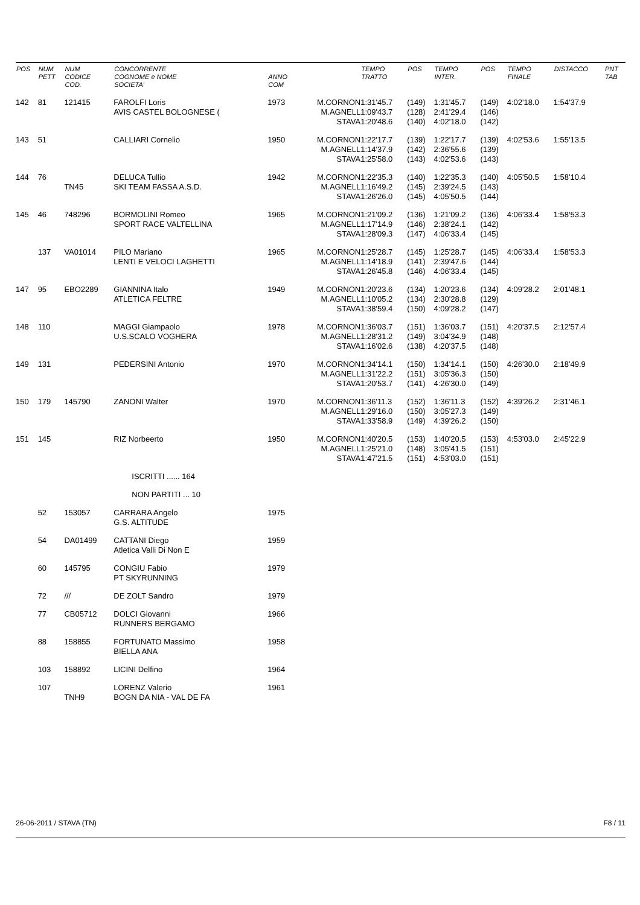| POS | NUM PETT | NUM CODICE COD. | CONCORRENTE COGNOME e NOME SOCIETA' | ANNO COM | | TEMPO TRATTO | POS | TEMPO INTER. | POS | TEMPO FINALE | DISTACCO | PNT TAB |
| --- | --- | --- | --- | --- | --- | --- | --- | --- | --- | --- | --- | --- |
| 142 | 81 | 121415 | FAROLFI Loris AVIS CASTEL BOLOGNESE ( | 1973 | M.CORNON M.AGNELL STAVA | 1:31'45.7 1:09'43.7 1:20'48.6 | (149) (128) (140) | 1:31'45.7 2:41'29.4 4:02'18.0 | (149) (146) (142) | 4:02'18.0 | 1:54'37.9 | |
| 143 | 51 | | CALLIARI Cornelio | 1950 | M.CORNON M.AGNELL STAVA | 1:22'17.7 1:14'37.9 1:25'58.0 | (139) (142) (143) | 1:22'17.7 2:36'55.6 4:02'53.6 | (139) (139) (143) | 4:02'53.6 | 1:55'13.5 | |
| 144 | 76 | TN45 | DELUCA Tullio SKI TEAM FASSA A.S.D. | 1942 | M.CORNON M.AGNELL STAVA | 1:22'35.3 1:16'49.2 1:26'26.0 | (140) (145) (145) | 1:22'35.3 2:39'24.5 4:05'50.5 | (140) (143) (144) | 4:05'50.5 | 1:58'10.4 | |
| 145 | 46 | 748296 | BORMOLINI Romeo SPORT RACE VALTELLINA | 1965 | M.CORNON M.AGNELL STAVA | 1:21'09.2 1:17'14.9 1:28'09.3 | (136) (146) (147) | 1:21'09.2 2:38'24.1 4:06'33.4 | (136) (142) (145) | 4:06'33.4 | 1:58'53.3 | |
| | 137 | VA01014 | PILO Mariano LENTI E VELOCI LAGHETTI | 1965 | M.CORNON M.AGNELL STAVA | 1:25'28.7 1:14'18.9 1:26'45.8 | (145) (141) (146) | 1:25'28.7 2:39'47.6 4:06'33.4 | (145) (144) (145) | 4:06'33.4 | 1:58'53.3 | |
| 147 | 95 | EBO2289 | GIANNINA Italo ATLETICA FELTRE | 1949 | M.CORNON M.AGNELL STAVA | 1:20'23.6 1:10'05.2 1:38'59.4 | (134) (134) (150) | 1:20'23.6 2:30'28.8 4:09'28.2 | (134) (129) (147) | 4:09'28.2 | 2:01'48.1 | |
| 148 | 110 | | MAGGI Giampaolo U.S.SCALO VOGHERA | 1978 | M.CORNON M.AGNELL STAVA | 1:36'03.7 1:28'31.2 1:16'02.6 | (151) (149) (138) | 1:36'03.7 3:04'34.9 4:20'37.5 | (151) (148) (148) | 4:20'37.5 | 2:12'57.4 | |
| 149 | 131 | | PEDERSINI Antonio | 1970 | M.CORNON M.AGNELL STAVA | 1:34'14.1 1:31'22.2 1:20'53.7 | (150) (151) (141) | 1:34'14.1 3:05'36.3 4:26'30.0 | (150) (150) (149) | 4:26'30.0 | 2:18'49.9 | |
| 150 | 179 | 145790 | ZANONI Walter | 1970 | M.CORNON M.AGNELL STAVA | 1:36'11.3 1:29'16.0 1:33'58.9 | (152) (150) (149) | 1:36'11.3 3:05'27.3 4:39'26.2 | (152) (149) (150) | 4:39'26.2 | 2:31'46.1 | |
| 151 | 145 | | RIZ Norbeerto | 1950 | M.CORNON M.AGNELL STAVA | 1:40'20.5 1:25'21.0 1:47'21.5 | (153) (148) (151) | 1:40'20.5 3:05'41.5 4:53'03.0 | (153) (151) (151) | 4:53'03.0 | 2:45'22.9 | |
| | | | ISCRITTI ...... 164 | | | | | | | | | |
| | | | NON PARTITI ... 10 | | | | | | | | | |
| | 52 | 153057 | CARRARA Angelo G.S. ALTITUDE | 1975 | | | | | | | | |
| | 54 | DA01499 | CATTANI Diego Atletica Valli Di Non E | 1959 | | | | | | | | |
| | 60 | 145795 | CONGIU Fabio PT SKYRUNNING | 1979 | | | | | | | | |
| | 72 | /// | DE ZOLT Sandro | 1979 | | | | | | | | |
| | 77 | CB05712 | DOLCI Giovanni RUNNERS BERGAMO | 1966 | | | | | | | | |
| | 88 | 158855 | FORTUNATO Massimo BIELLA ANA | 1958 | | | | | | | | |
| | 103 | 158892 | LICINI Delfino | 1964 | | | | | | | | |
| | 107 | TNH9 | LORENZ Valerio BOGN DA NIA - VAL DE FA | 1961 | | | | | | | | |
26-06-2011 / STAVA (TN) F8 / 11